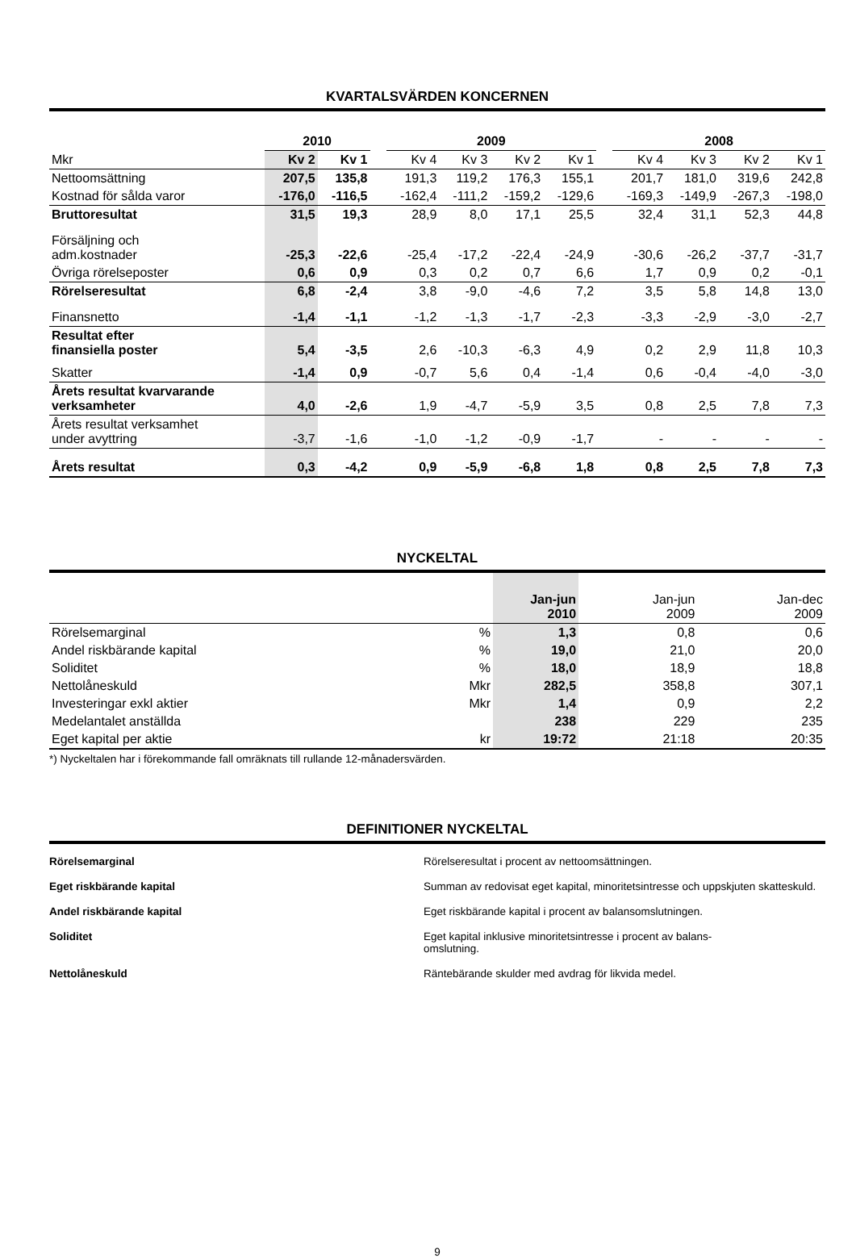KVARTALSVÄRDEN KONCERNEN
| | 2010 | | | 2009 | | | | | 2008 | | | |
| --- | --- | --- | --- | --- | --- | --- | --- | --- | --- | --- | --- | --- |
| Mkr | Kv 2 | Kv 1 | | Kv 4 | Kv 3 | Kv 2 | Kv 1 | | Kv 4 | Kv 3 | Kv 2 | Kv 1 |
| Nettoomsättning | 207,5 | 135,8 | | 191,3 | 119,2 | 176,3 | 155,1 | | 201,7 | 181,0 | 319,6 | 242,8 |
| Kostnad för sålda varor | -176,0 | -116,5 | | -162,4 | -111,2 | -159,2 | -129,6 | | -169,3 | -149,9 | -267,3 | -198,0 |
| Bruttoresultat | 31,5 | 19,3 | | 28,9 | 8,0 | 17,1 | 25,5 | | 32,4 | 31,1 | 52,3 | 44,8 |
| Försäljning och adm.kostnader | -25,3 | -22,6 | | -25,4 | -17,2 | -22,4 | -24,9 | | -30,6 | -26,2 | -37,7 | -31,7 |
| Övriga rörelseposter | 0,6 | 0,9 | | 0,3 | 0,2 | 0,7 | 6,6 | | 1,7 | 0,9 | 0,2 | -0,1 |
| Rörelseresultat | 6,8 | -2,4 | | 3,8 | -9,0 | -4,6 | 7,2 | | 3,5 | 5,8 | 14,8 | 13,0 |
| Finansnetto | -1,4 | -1,1 | | -1,2 | -1,3 | -1,7 | -2,3 | | -3,3 | -2,9 | -3,0 | -2,7 |
| Resultat efter finansiella poster | 5,4 | -3,5 | | 2,6 | -10,3 | -6,3 | 4,9 | | 0,2 | 2,9 | 11,8 | 10,3 |
| Skatter | -1,4 | 0,9 | | -0,7 | 5,6 | 0,4 | -1,4 | | 0,6 | -0,4 | -4,0 | -3,0 |
| Årets resultat kvarvarande verksamheter | 4,0 | -2,6 | | 1,9 | -4,7 | -5,9 | 3,5 | | 0,8 | 2,5 | 7,8 | 7,3 |
| Årets resultat verksamhet under avyttring | -3,7 | -1,6 | | -1,0 | -1,2 | -0,9 | -1,7 | | - | - | - | - |
| Årets resultat | 0,3 | -4,2 | | 0,9 | -5,9 | -6,8 | 1,8 | | 0,8 | 2,5 | 7,8 | 7,3 |
NYCKELTAL
| | | Jan-jun 2010 | Jan-jun 2009 | Jan-dec 2009 |
| --- | --- | --- | --- | --- |
| Rörelsemarginal | % | 1,3 | 0,8 | 0,6 |
| Andel riskbärande kapital | % | 19,0 | 21,0 | 20,0 |
| Soliditet | % | 18,0 | 18,9 | 18,8 |
| Nettolåneskuld | Mkr | 282,5 | 358,8 | 307,1 |
| Investeringar exkl aktier | Mkr | 1,4 | 0,9 | 2,2 |
| Medelantalet anställda | | 238 | 229 | 235 |
| Eget kapital per aktie | kr | 19:72 | 21:18 | 20:35 |
*) Nyckeltalen har i förekommande fall omräknats till rullande 12-månadersvärden.
DEFINITIONER NYCKELTAL
Rörelsemarginal Rörelseresultat i procent av nettoomsättningen.
Eget riskbärande kapital Summan av redovisat eget kapital, minoritetsintresse och uppskjuten skatteskuld.
Andel riskbärande kapital Eget riskbärande kapital i procent av balansomslutningen.
Soliditet Eget kapital inklusive minoritetsintresse i procent av balans-
omslutning.
Nettolåneskuld Räntebärande skulder med avdrag för likvida medel.
9